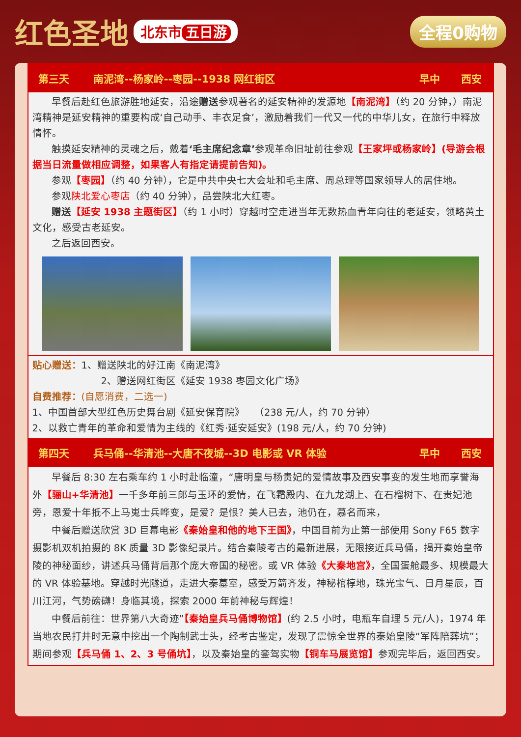红色圣地
北东市 五日游
全程0购物
| 第三天 | 南泥湾--杨家岭--枣园--1938 网红街区 | 早中 | 西安 |
| --- | --- | --- | --- |
| 早餐后赴红色旅游胜地延安，沿途 赠送 参观著名的延安精神的发源地 【南泥湾】 （约 20 分钟，）南泥湾精神是延安精神的重要构成‘自己动手、丰衣足食’，激励着我们一代又一代的中华儿女，在旅行中释放情怀。 触摸延安精神的灵魂之后，戴着 ‘毛主席纪念章’ 参观革命旧址前往参观 【王家坪或杨家岭】(导游会根据当日流量做相应调整，如果客人有指定请提前告知)。 参观 【枣园】 （约 40 分钟），它是中共中央七大会址和毛主席、周总理等国家领导人的居住地。 参观 陕北爱心枣店 （约 40 分钟），品尝陕北大红枣。 赠送 【延安 1938 主题街区】 （约 1 小时）穿越时空走进当年无数热血青年向往的老延安，领略黄土文化，感受古老延安。 之后返回西安。 | | | |
| 贴心赠送： 1、赠送陕北的好江南《南泥湾》 2、赠送网红街区《延安 1938 枣园文化广场》 自费推荐： (自愿消费，二选一) 1、中国首部大型红色历史舞台剧《延安保育院》 （238 元/人，约 70 分钟） 2、以救亡青年的革命和爱情为主线的《红秀·延安延安》(198 元/人，约 70 分钟) | | | |
| 第四天 | 兵马俑--华清池--大唐不夜城--3D 电影或 VR 体验 | 早中 | 西安 |
| 早餐后 8:30 左右乘车约 1 小时赴临潼，“唐明皇与杨贵妃的爱情故事及西安事变的发生地而享誉海外 【骊山+华清池】 一千多年前三郎与玉环的爱情，在飞霜殿内、在九龙湖上、在石榴树下、在贵妃池旁，恩爱十年抵不上马嵬士兵哗变，是爱？是恨？美人已去，池仍在，慕名而来， 中餐后赠送欣赏 3D 巨幕电影 《秦始皇和他的地下王国》 ，中国目前为止第一部使用 Sony F65 数字摄影机双机拍摄的 8K 质量 3D 影像纪录片。结合秦陵考古的最新进展，无限接近兵马俑，揭开秦始皇帝陵的神秘面纱，讲述兵马俑背后那个庞大帝国的秘密。或 VR 体验 《大秦地宫》 ，全国蛋舱最多、规模最大的 VR 体验基地。穿越时光隧道，走进大秦墓室，感受万箭齐发，神秘棺椁地，珠光宝气、日月星辰，百川江河，气势磅礴！身临其境，探索 2000 年前神秘与辉煌！ 中餐后前往：世界第八大奇迹” 【秦始皇兵马俑博物馆】 (约 2.5 小时，电瓶车自理 5 元/人)，1974 年当地农民打井时无意中挖出一个陶制武士头，经考古鉴定，发现了震惊全世界的秦始皇陵“军阵陪葬坑”；期间参观 【兵马俑 1、2、3 号俑坑】 ，以及秦始皇的銮驾实物 【铜车马展览馆】 参观完毕后，返回西安。 | | | |